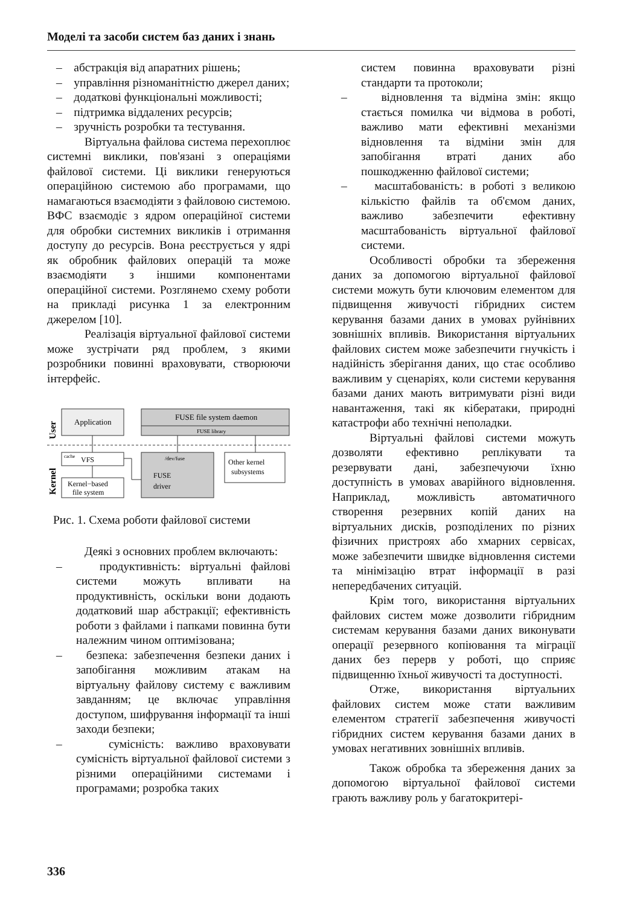Моделі та засоби систем баз даних і знань
– абстракція від апаратних рішень;
– управління різноманітністю джерел даних;
– додаткові функціональні можливості;
– підтримка віддалених ресурсів;
– зручність розробки та тестування.
Віртуальна файлова система перехоплює системні виклики, пов'язані з операціями файлової системи. Ці виклики генеруються операційною системою або програмами, що намагаються взаємодіяти з файловою системою. ВФС взаємодіє з ядром операційної системи для обробки системних викликів і отримання доступу до ресурсів. Вона реєструється у ядрі як обробник файлових операцій та може взаємодіяти з іншими компонентами операційної системи. Розглянемо схему роботи на прикладі рисунка 1 за електронним джерелом [10].
Реалізація віртуальної файлової системи може зустрічати ряд проблем, з якими розробники повинні враховувати, створюючи інтерфейс.
User
Kernel
Application
FUSE file system daemon
FUSE library
VFS
cache
Kernel−based
file system
/dev/fuse
FUSE
driver
Other kernel
subsystems
Рис. 1. Схема роботи файлової системи
Деякі з основних проблем включають:
– продуктивність: віртуальні файлові системи можуть впливати на продуктивність, оскільки вони додають додатковий шар абстракції; ефективність роботи з файлами і папками повинна бути належним чином оптимізована;
– безпека: забезпечення безпеки даних і запобігання можливим атакам на віртуальну файлову систему є важливим завданням; це включає управління доступом, шифрування інформації та інші заходи безпеки;
– сумісність: важливо враховувати сумісність віртуальної файлової системи з різними операційними системами і програмами; розробка таких
систем повинна враховувати різні стандарти та протоколи;
– відновлення та відміна змін: якщо стається помилка чи відмова в роботі, важливо мати ефективні механізми відновлення та відміни змін для запобігання втраті даних або пошкодженню файлової системи;
– масштабованість: в роботі з великою кількістю файлів та об'ємом даних, важливо забезпечити ефективну масштабованість віртуальної файлової системи.
Особливості обробки та збереження даних за допомогою віртуальної файлової системи можуть бути ключовим елементом для підвищення живучості гібридних систем керування базами даних в умовах руйнівних зовнішніх впливів. Використання віртуальних файлових систем може забезпечити гнучкість і надійність зберігання даних, що стає особливо важливим у сценаріях, коли системи керування базами даних мають витримувати різні види навантаження, такі як кібератаки, природні катастрофи або технічні неполадки.
Віртуальні файлові системи можуть дозволяти ефективно реплікувати та резервувати дані, забезпечуючи їхню доступність в умовах аварійного відновлення. Наприклад, можливість автоматичного створення резервних копій даних на віртуальних дисків, розподілених по різних фізичних пристроях або хмарних сервісах, може забезпечити швидке відновлення системи та мінімізацію втрат інформації в разі непередбачених ситуацій.
Крім того, використання віртуальних файлових систем може дозволити гібридним системам керування базами даних виконувати операції резервного копіювання та міграції даних без перерв у роботі, що сприяє підвищенню їхньої живучості та доступності.
Отже, використання віртуальних файлових систем може стати важливим елементом стратегії забезпечення живучості гібридних систем керування базами даних в умовах негативних зовнішніх впливів.
Також обробка та збереження даних за допомогою віртуальної файлової системи грають важливу роль у багатокритері-
336